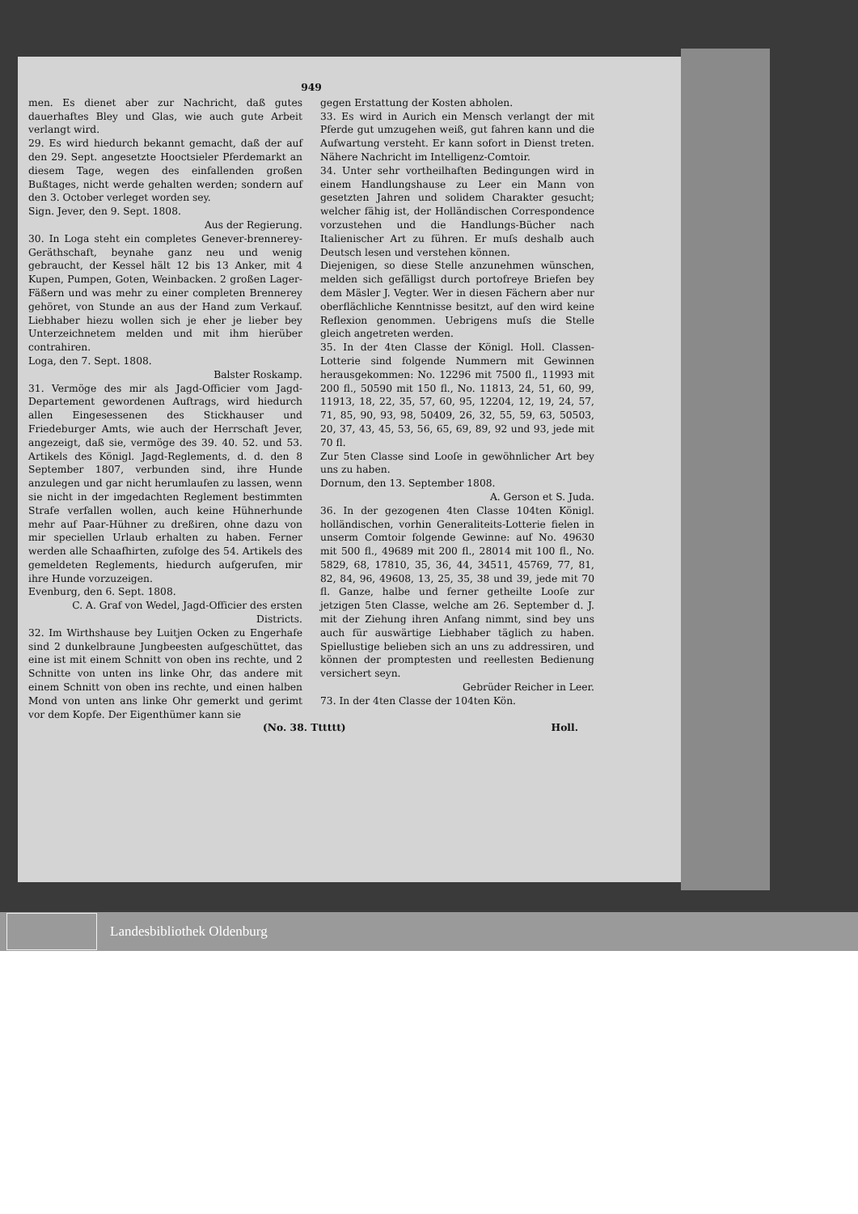949
men. Es dienet aber zur Nachricht, daß gutes dauerhaftes Bley und Glas, wie auch gute Arbeit verlangt wird.
29. Es wird hiedurch bekannt gemacht, daß der auf den 29. Sept. angesetzte Hooctsieler Pferdemarkt an diesem Tage, wegen des einfallenden großen Bußtages, nicht werde gehalten werden; sondern auf den 3. October verleget worden sey.
Sign. Jever, den 9. Sept. 1808.
Aus der Regierung.
30. In Loga steht ein completes Genever-brennerey-Geräthschaft, beynahe ganz neu und wenig gebraucht, der Kessel hält 12 bis 13 Anker, mit 4 Kupen, Pumpen, Goten, Weinbacken. 2 großen Lager-Fäßern und was mehr zu einer completen Brennerey gehöret, von Stunde an aus der Hand zum Verkauf. Liebhaber hiezu wollen sich je eher je lieber bey Unterzeichnetem melden und mit ihm hierüber contrahiren.
Loga, den 7. Sept. 1808.
Balster Roskamp.
31. Vermöge des mir als Jagd-Officier vom Jagd-Departement gewordenen Auftrags, wird hiedurch allen Eingesessenen des Stickhauser und Friedeburger Amts, wie auch der Herrschaft Jever, angezeigt, daß sie, vermöge des 39. 40. 52. und 53. Artikels des Königl. Jagd-Reglements, d. d. den 8 September 1807, verbunden sind, ihre Hunde anzulegen und gar nicht herumlaufen zu lassen, wenn sie nicht in der imgedachten Reglement bestimmten Strafe verfallen wollen, auch keine Hühnerhunde mehr auf Paar-Hühner zu dreßiren, ohne dazu von mir speciellen Urlaub erhalten zu haben. Ferner werden alle Schaafhirten, zufolge des 54. Artikels des gemeldeten Reglements, hiedurch aufgerufen, mir ihre Hunde vorzuzeigen.
Evenburg, den 6. Sept. 1808.
C. A. Graf von Wedel, Jagd-Officier des ersten Districts.
32. Im Wirthshause bey Luitjen Ocken zu Engerhafe sind 2 dunkelbraune Jungbeesten aufgeschüttet, das eine ist mit einem Schnitt von oben ins rechte, und 2 Schnitte von unten ins linke Ohr, das andere mit einem Schnitt von oben ins rechte, und einen halben Mond von unten ans linke Ohr gemerkt und gerimt vor dem Kopfe. Der Eigenthümer kann sie
gegen Erstattung der Kosten abholen.
33. Es wird in Aurich ein Mensch verlangt der mit Pferde gut umzugehen weiß, gut fahren kann und die Aufwartung versteht. Er kann sofort in Dienst treten. Nähere Nachricht im Intelligenz-Comtoir.
34. Unter sehr vortheilhaften Bedingungen wird in einem Handlungshause zu Leer ein Mann von gesetzten Jahren und solidem Charakter gesucht; welcher fähig ist, der Holländischen Correspondence vorzustehen und die Handlungs-Bücher nach Italienischer Art zu führen. Er muſs deshalb auch Deutsch lesen und verstehen können.
Diejenigen, so diese Stelle anzunehmen wünschen, melden sich gefälligst durch portofreye Briefen bey dem Mäsler J. Vegter. Wer in diesen Fächern aber nur oberflächliche Kenntnisse besitzt, auf den wird keine Reflexion genommen. Uebrigens muſs die Stelle gleich angetreten werden.
35. In der 4ten Classe der Königl. Holl. Classen-Lotterie sind folgende Nummern mit Gewinnen herausgekommen: No. 12296 mit 7500 fl., 11993 mit 200 fl., 50590 mit 150 fl., No. 11813, 24, 51, 60, 99, 11913, 18, 22, 35, 57, 60, 95, 12204, 12, 19, 24, 57, 71, 85, 90, 93, 98, 50409, 26, 32, 55, 59, 63, 50503, 20, 37, 43, 45, 53, 56, 65, 69, 89, 92 und 93, jede mit 70 fl.
Zur 5ten Classe sind Looſe in gewöhnlicher Art bey uns zu haben.
Dornum, den 13. September 1808.
A. Gerson et S. Juda.
36. In der gezogenen 4ten Classe 104ten Königl. holländischen, vorhin Generaliteits-Lotterie fielen in unserm Comtoir folgende Gewinne: auf No. 49630 mit 500 fl., 49689 mit 200 fl., 28014 mit 100 fl., No. 5829, 68, 17810, 35, 36, 44, 34511, 45769, 77, 81, 82, 84, 96, 49608, 13, 25, 35, 38 und 39, jede mit 70 fl. Ganze, halbe und ferner getheilte Looſe zur jetzigen 5ten Classe, welche am 26. September d. J. mit der Ziehung ihren Anfang nimmt, sind bey uns auch für auswärtige Liebhaber täglich zu haben. Spiellustige belieben sich an uns zu addressiren, und können der promptesten und reellesten Bedienung versichert seyn.
Gebrüder Reicher in Leer.
73. In der 4ten Classe der 104ten Kön.
(No. 38. Tttttt) Holl.
Landesbibliothek Oldenburg